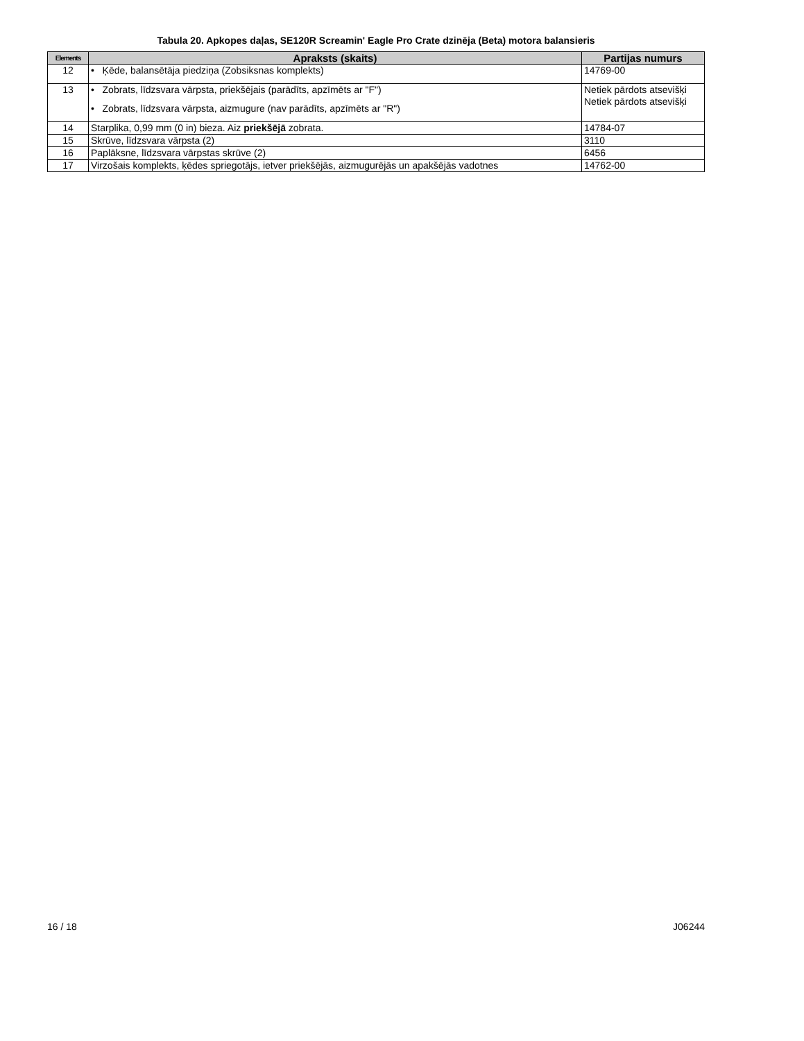Tabula 20. Apkopes daļas, SE120R Screamin' Eagle Pro Crate dzinēja (Beta) motora balansieris
| Elements | Apraksts (skaits) | Partijas numurs |
| --- | --- | --- |
| 12 | • Ķēde, balansētāja piedziņa (Zobsiksnas komplekts) | 14769-00 |
| 13 | • Zobrats, līdzsvara vārpsta, priekšējais (parādīts, apzīmēts ar "F") • Zobrats, līdzsvara vārpsta, aizmugure (nav parādīts, apzīmēts ar "R") | Netiek pārdots atsevišķi Netiek pārdots atsevišķi |
| 14 | Starplika, 0,99 mm (0 in) bieza. Aiz priekšējā zobrata. | 14784-07 |
| 15 | Skrūve, līdzsvara vārpsta (2) | 3110 |
| 16 | Paplāksne, līdzsvara vārpstas skrūve (2) | 6456 |
| 17 | Virzošais komplekts, ķēdes spriegotājs, ietver priekšējās, aizmugurējās un apakšējās vadotnes | 14762-00 |
16 / 18 J06244